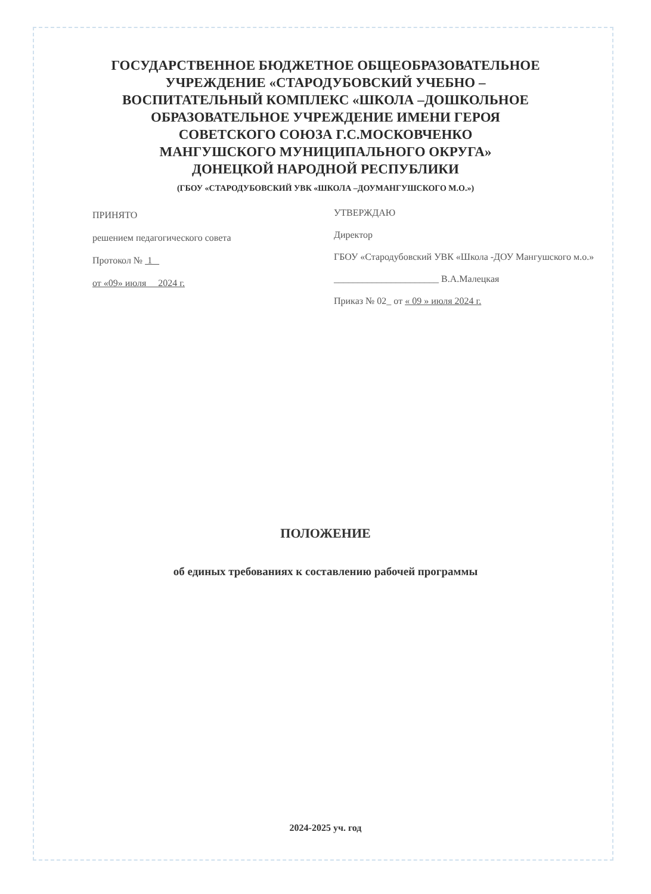ГОСУДАРСТВЕННОЕ БЮДЖЕТНОЕ ОБЩЕОБРАЗОВАТЕЛЬНОЕ
УЧРЕЖДЕНИЕ «СТАРОДУБОВСКИЙ УЧЕБНО –
ВОСПИТАТЕЛЬНЫЙ КОМПЛЕКС «ШКОЛА –ДОШКОЛЬНОЕ
ОБРАЗОВАТЕЛЬНОЕ УЧРЕЖДЕНИЕ ИМЕНИ ГЕРОЯ
СОВЕТСКОГО СОЮЗА Г.С.МОСКОВЧЕНКО
МАНГУШСКОГО МУНИЦИПАЛЬНОГО ОКРУГА»
ДОНЕЦКОЙ НАРОДНОЙ РЕСПУБЛИКИ
(ГБОУ «СТАРОДУБОВСКИЙ УВК «ШКОЛА –ДОУМАНГУШСКОГО М.О.»)
ПРИНЯТО
решением педагогического совета
Протокол № 1
от «09» июля 2024 г.
УТВЕРЖДАЮ
Директор
ГБОУ «Стародубовский УВК «Школа -ДОУ Мангушского м.о.»
______________________ В.А.Малецкая
Приказ № 02_ от « 09 » июля 2024 г.
ПОЛОЖЕНИЕ
об единых требованиях к составлению рабочей программы
2024-2025 уч. год